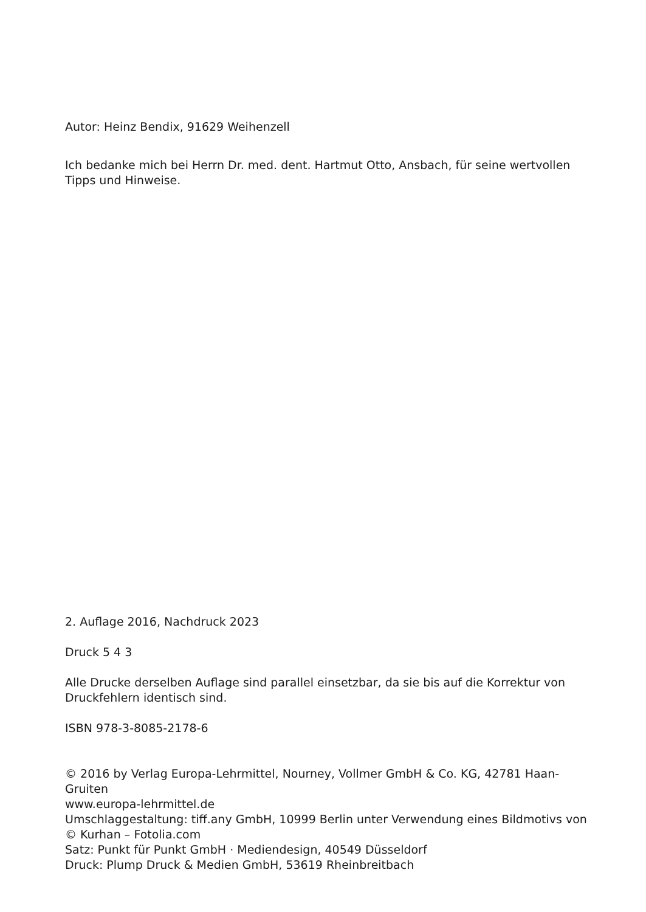Autor: Heinz Bendix, 91629 Weihenzell
Ich bedanke mich bei Herrn Dr. med. dent. Hartmut Otto, Ansbach, für seine wertvollen Tipps und Hinweise.
2. Auflage 2016, Nachdruck 2023
Druck 5 4 3
Alle Drucke derselben Auflage sind parallel einsetzbar, da sie bis auf die Korrektur von Druckfehlern identisch sind.
ISBN 978-3-8085-2178-6
© 2016 by Verlag Europa-Lehrmittel, Nourney, Vollmer GmbH & Co. KG, 42781 Haan-Gruiten
www.europa-lehrmittel.de
Umschlaggestaltung: tiff.any GmbH, 10999 Berlin unter Verwendung eines Bildmotivs von
© Kurhan – Fotolia.com
Satz: Punkt für Punkt GmbH · Mediendesign, 40549 Düsseldorf
Druck: Plump Druck & Medien GmbH, 53619 Rheinbreitbach